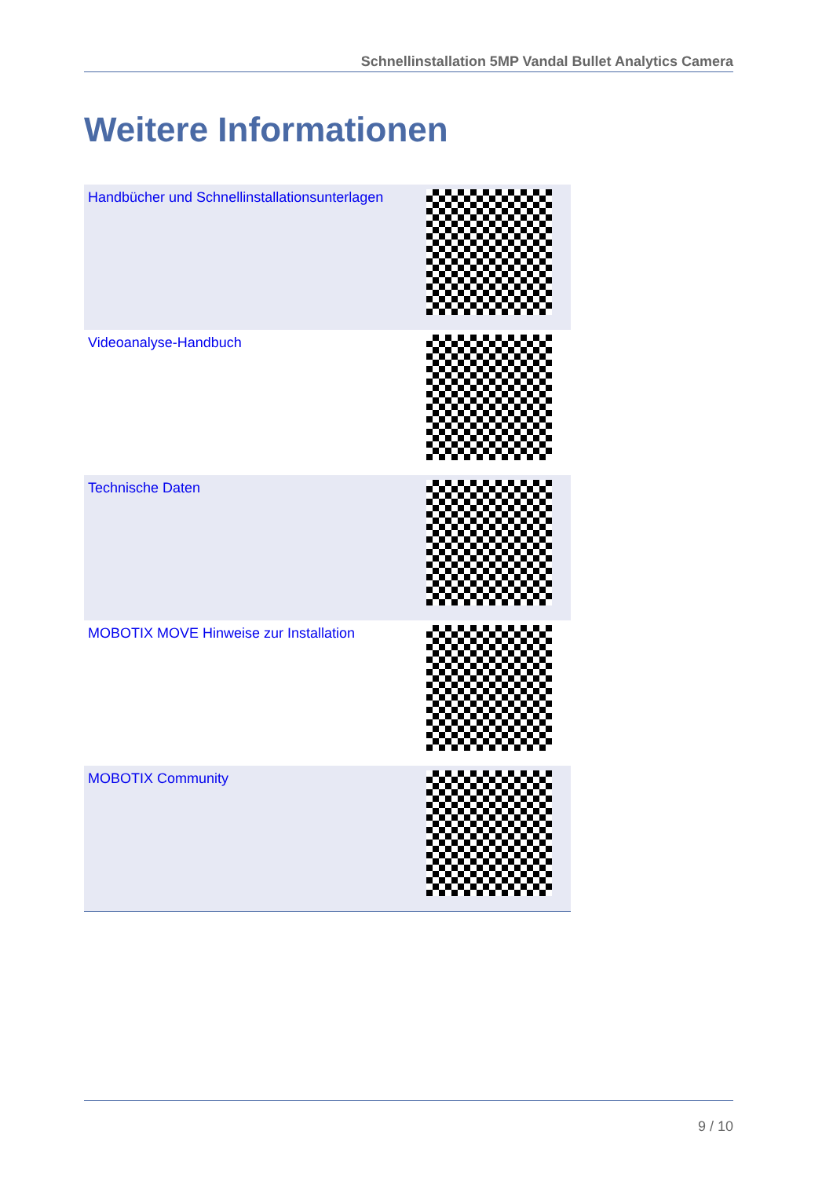Schnellinstallation 5MP Vandal Bullet Analytics Camera
Weitere Informationen
| Handbücher und Schnellinstallationsunterlagen | |
| Videoanalyse-Handbuch | |
| Technische Daten | |
| MOBOTIX MOVE Hinweise zur Installation | |
| MOBOTIX Community | |
9 / 10